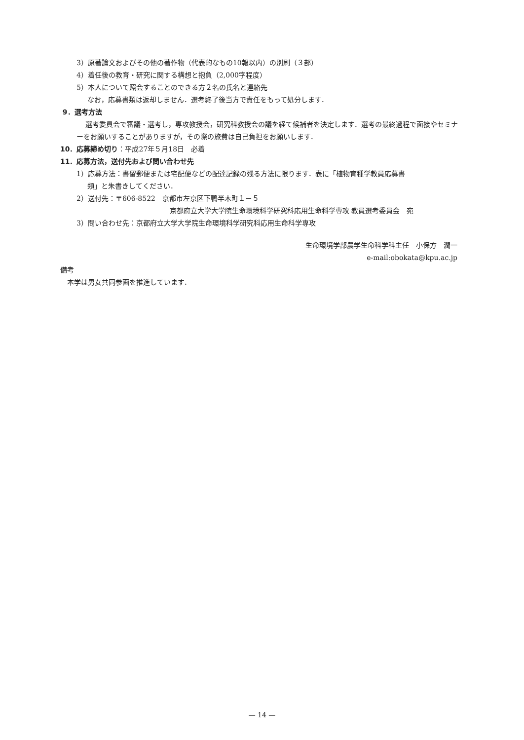3）原著論文およびその他の著作物（代表的なもの10報以内）の別刷（３部）
4）着任後の教育・研究に関する構想と抱負（2,000字程度）
5）本人について照会することのできる方２名の氏名と連絡先
なお，応募書類は返却しません．選考終了後当方で責任をもって処分します．
9．選考方法
選考委員会で審議・選考し，専攻教授会，研究科教授会の議を経て候補者を決定します．選考の最終過程で面接やセミナーをお願いすることがありますが，その際の旅費は自己負担をお願いします．
10．応募締め切り：平成27年５月18日　必着
11．応募方法，送付先および問い合わせ先
1）応募方法：書留郵便または宅配便などの配達記録の残る方法に限ります．表に「植物育種学教員応募書
類」と朱書きしてください．
2）送付先：〒606-8522　京都市左京区下鴨半木町１－５
京都府立大学大学院生命環境科学研究科応用生命科学専攻 教員選考委員会　宛
3）問い合わせ先：京都府立大学大学院生命環境科学研究科応用生命科学専攻
生命環境学部農学生命科学科主任　小保方　潤一
e-mail:obokata@kpu.ac.jp
備考
本学は男女共同参画を推進しています．
— 14 —